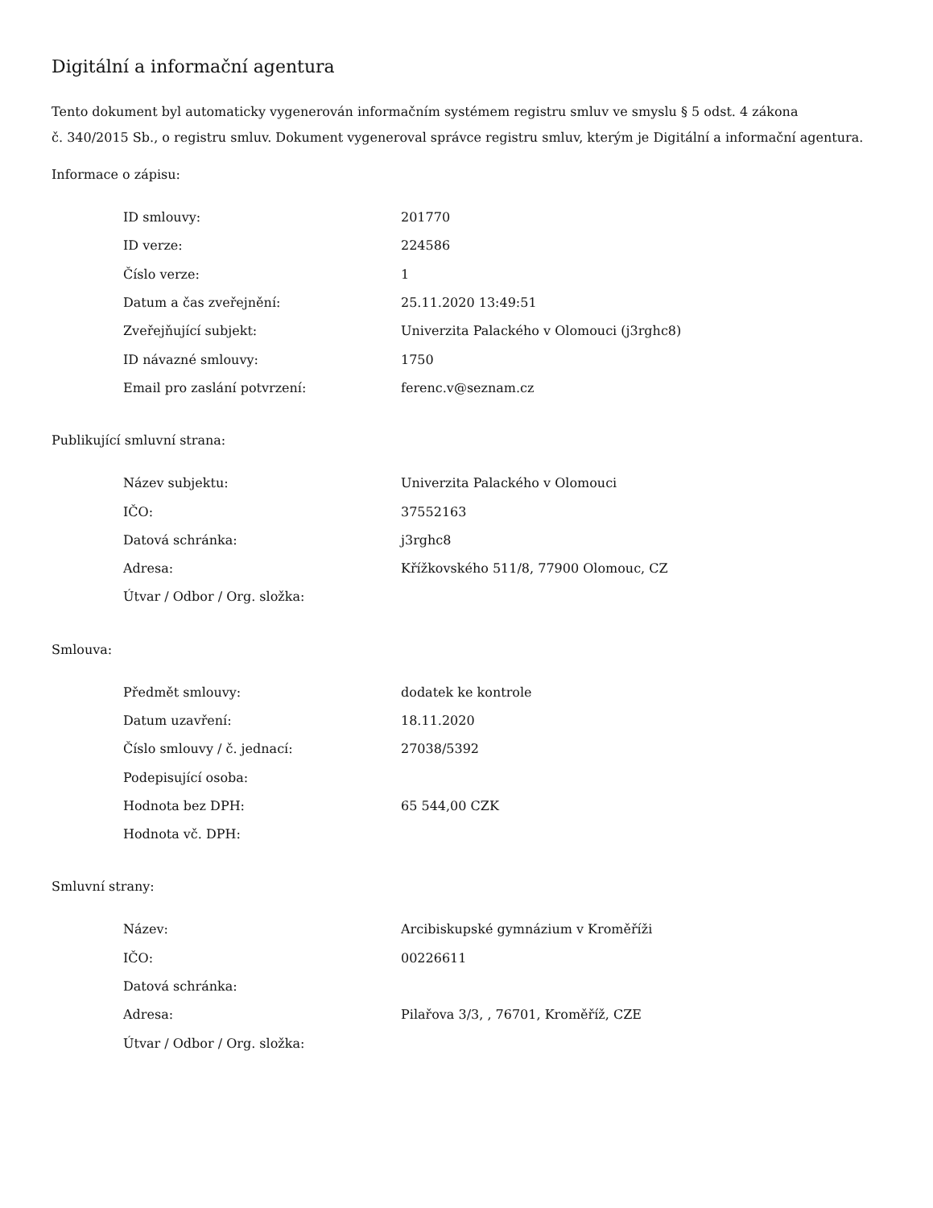Digitální a informační agentura
Tento dokument byl automaticky vygenerován informačním systémem registru smluv ve smyslu § 5 odst. 4 zákona
č. 340/2015 Sb., o registru smluv. Dokument vygeneroval správce registru smluv, kterým je Digitální a informační agentura.
Informace o zápisu:
| ID smlouvy: | 201770 |
| ID verze: | 224586 |
| Číslo verze: | 1 |
| Datum a čas zveřejnění: | 25.11.2020 13:49:51 |
| Zveřejňující subjekt: | Univerzita Palackého v Olomouci (j3rghc8) |
| ID návazné smlouvy: | 1750 |
| Email pro zaslání potvrzení: | ferenc.v@seznam.cz |
Publikující smluvní strana:
| Název subjektu: | Univerzita Palackého v Olomouci |
| IČO: | 37552163 |
| Datová schránka: | j3rghc8 |
| Adresa: | Křížkovského 511/8, 77900 Olomouc, CZ |
| Útvar / Odbor / Org. složka: | |
Smlouva:
| Předmět smlouvy: | dodatek ke kontrole |
| Datum uzavření: | 18.11.2020 |
| Číslo smlouvy / č. jednací: | 27038/5392 |
| Podepisující osoba: | |
| Hodnota bez DPH: | 65 544,00 CZK |
| Hodnota vč. DPH: | |
Smluvní strany:
| Název: | Arcibiskupské gymnázium v Kroměříži |
| IČO: | 00226611 |
| Datová schránka: | |
| Adresa: | Pilařova 3/3, , 76701, Kroměříž, CZE |
| Útvar / Odbor / Org. složka: | |